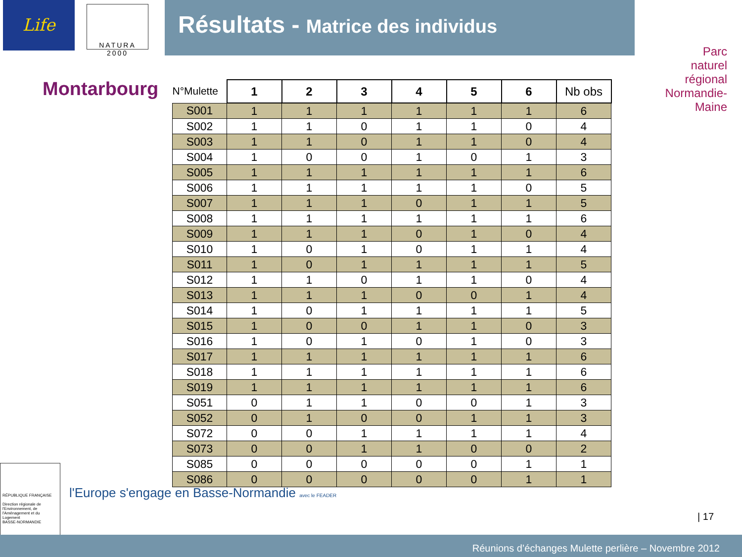Life
NATURA 2000
Résultats - Matrice des individus
Montarbourg
Parc
naturel
régional
Normandie-Maine
| N°Mulette | 1 | 2 | 3 | 4 | 5 | 6 | Nb obs |
| --- | --- | --- | --- | --- | --- | --- | --- |
| S001 | 1 | 1 | 1 | 1 | 1 | 1 | 6 |
| S002 | 1 | 1 | 0 | 1 | 1 | 0 | 4 |
| S003 | 1 | 1 | 0 | 1 | 1 | 0 | 4 |
| S004 | 1 | 0 | 0 | 1 | 0 | 1 | 3 |
| S005 | 1 | 1 | 1 | 1 | 1 | 1 | 6 |
| S006 | 1 | 1 | 1 | 1 | 1 | 0 | 5 |
| S007 | 1 | 1 | 1 | 0 | 1 | 1 | 5 |
| S008 | 1 | 1 | 1 | 1 | 1 | 1 | 6 |
| S009 | 1 | 1 | 1 | 0 | 1 | 0 | 4 |
| S010 | 1 | 0 | 1 | 0 | 1 | 1 | 4 |
| S011 | 1 | 0 | 1 | 1 | 1 | 1 | 5 |
| S012 | 1 | 1 | 0 | 1 | 1 | 0 | 4 |
| S013 | 1 | 1 | 1 | 0 | 0 | 1 | 4 |
| S014 | 1 | 0 | 1 | 1 | 1 | 1 | 5 |
| S015 | 1 | 0 | 0 | 1 | 1 | 0 | 3 |
| S016 | 1 | 0 | 1 | 0 | 1 | 0 | 3 |
| S017 | 1 | 1 | 1 | 1 | 1 | 1 | 6 |
| S018 | 1 | 1 | 1 | 1 | 1 | 1 | 6 |
| S019 | 1 | 1 | 1 | 1 | 1 | 1 | 6 |
| S051 | 0 | 1 | 1 | 0 | 0 | 1 | 3 |
| S052 | 0 | 1 | 0 | 0 | 1 | 1 | 3 |
| S072 | 0 | 0 | 1 | 1 | 1 | 1 | 4 |
| S073 | 0 | 0 | 1 | 1 | 0 | 0 | 2 |
| S085 | 0 | 0 | 0 | 0 | 0 | 1 | 1 |
| S086 | 0 | 0 | 0 | 0 | 0 | 1 | 1 |
RÉPUBLIQUE FRANÇAISE
Direction régionale de l'Environnement, de l'Aménagement et du Logement
BASSE-NORMANDIE
l'Europe s'engage en Basse-Normandie avec le FEADER
| 17
Réunions d’échanges Mulette perlière – Novembre 2012